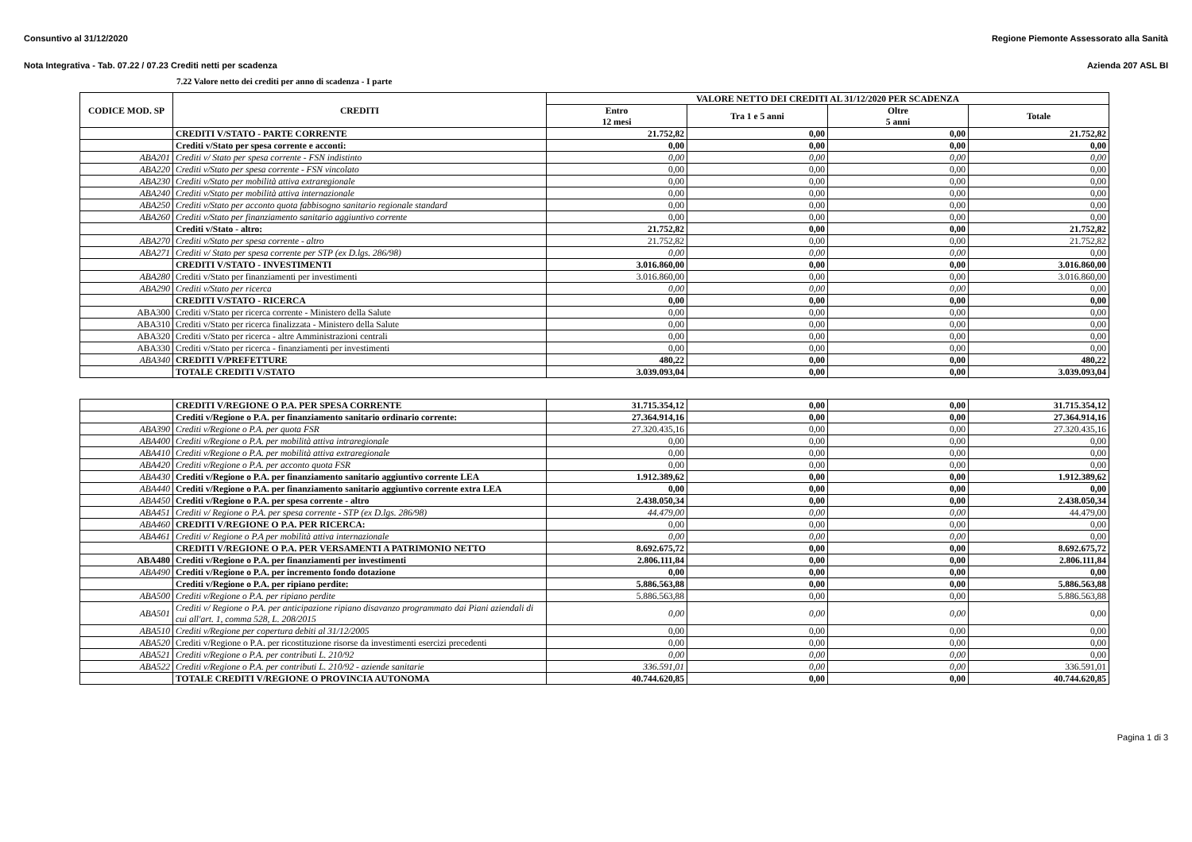Consuntivo al 31/12/2020 Regione Piemonte Assessorato alla Sanità
Nota Integrativa - Tab. 07.22 / 07.23 Crediti netti per scadenza Azienda 207 ASL BI
7.22 Valore netto dei crediti per anno di scadenza - I parte
| CODICE MOD. SP | CREDITI | VALORE NETTO DEI CREDITI AL 31/12/2020 PER SCADENZA | | | |
| --- | --- | --- | --- | --- | --- |
| | | Entro 12 mesi | Tra 1 e 5 anni | Oltre 5 anni | Totale |
| | CREDITI V/STATO - PARTE CORRENTE | 21.752,82 | 0,00 | 0,00 | 21.752,82 |
| | Crediti v/Stato per spesa corrente e acconti: | 0,00 | 0,00 | 0,00 | 0,00 |
| ABA201 | Crediti v/ Stato per spesa corrente - FSN indistinto | 0,00 | 0,00 | 0,00 | 0,00 |
| ABA220 | Crediti v/Stato per spesa corrente - FSN vincolato | 0,00 | 0,00 | 0,00 | 0,00 |
| ABA230 | Crediti v/Stato per mobilità attiva extraregionale | 0,00 | 0,00 | 0,00 | 0,00 |
| ABA240 | Crediti v/Stato per mobilità attiva internazionale | 0,00 | 0,00 | 0,00 | 0,00 |
| ABA250 | Crediti v/Stato per acconto quota fabbisogno sanitario regionale standard | 0,00 | 0,00 | 0,00 | 0,00 |
| ABA260 | Crediti v/Stato per finanziamento sanitario aggiuntivo corrente | 0,00 | 0,00 | 0,00 | 0,00 |
| | Crediti v/Stato - altro: | 21.752,82 | 0,00 | 0,00 | 21.752,82 |
| ABA270 | Crediti v/Stato per spesa corrente - altro | 21.752,82 | 0,00 | 0,00 | 21.752,82 |
| ABA271 | Crediti v/ Stato per spesa corrente per STP (ex D.lgs. 286/98) | 0,00 | 0,00 | 0,00 | 0,00 |
| | CREDITI V/STATO - INVESTIMENTI | 3.016.860,00 | 0,00 | 0,00 | 3.016.860,00 |
| ABA280 | Crediti v/Stato per finanziamenti per investimenti | 3.016.860,00 | 0,00 | 0,00 | 3.016.860,00 |
| ABA290 | Crediti v/Stato per ricerca | 0,00 | 0,00 | 0,00 | 0,00 |
| | CREDITI V/STATO - RICERCA | 0,00 | 0,00 | 0,00 | 0,00 |
| ABA300 | Crediti v/Stato per ricerca corrente - Ministero della Salute | 0,00 | 0,00 | 0,00 | 0,00 |
| ABA310 | Crediti v/Stato per ricerca finalizzata - Ministero della Salute | 0,00 | 0,00 | 0,00 | 0,00 |
| ABA320 | Crediti v/Stato per ricerca - altre Amministrazioni centrali | 0,00 | 0,00 | 0,00 | 0,00 |
| ABA330 | Crediti v/Stato per ricerca - finanziamenti per investimenti | 0,00 | 0,00 | 0,00 | 0,00 |
| ABA340 | CREDITI V/PREFETTURE | 480,22 | 0,00 | 0,00 | 480,22 |
| | TOTALE CREDITI V/STATO | 3.039.093,04 | 0,00 | 0,00 | 3.039.093,04 |
| | CREDITI V/REGIONE O P.A. PER SPESA CORRENTE | 31.715.354,12 | 0,00 | 0,00 | 31.715.354,12 |
| | Crediti v/Regione o P.A. per finanziamento sanitario ordinario corrente: | 27.364.914,16 | 0,00 | 0,00 | 27.364.914,16 |
| ABA390 | Crediti v/Regione o P.A. per quota FSR | 27.320.435,16 | 0,00 | 0,00 | 27.320.435,16 |
| ABA400 | Crediti v/Regione o P.A. per mobilità attiva intraregionale | 0,00 | 0,00 | 0,00 | 0,00 |
| ABA410 | Crediti v/Regione o P.A. per mobilità attiva extraregionale | 0,00 | 0,00 | 0,00 | 0,00 |
| ABA420 | Crediti v/Regione o P.A. per acconto quota FSR | 0,00 | 0,00 | 0,00 | 0,00 |
| ABA430 | Crediti v/Regione o P.A. per finanziamento sanitario aggiuntivo corrente LEA | 1.912.389,62 | 0,00 | 0,00 | 1.912.389,62 |
| ABA440 | Crediti v/Regione o P.A. per finanziamento sanitario aggiuntivo corrente extra LEA | 0,00 | 0,00 | 0,00 | 0,00 |
| ABA450 | Crediti v/Regione o P.A. per spesa corrente - altro | 2.438.050,34 | 0,00 | 0,00 | 2.438.050,34 |
| ABA451 | Crediti v/ Regione o P.A. per spesa corrente - STP (ex D.lgs. 286/98) | 44.479,00 | 0,00 | 0,00 | 44.479,00 |
| ABA460 | CREDITI V/REGIONE O P.A. PER RICERCA: | 0,00 | 0,00 | 0,00 | 0,00 |
| ABA461 | Crediti v/ Regione o P.A per mobilità attiva internazionale | 0,00 | 0,00 | 0,00 | 0,00 |
| | CREDITI V/REGIONE O P.A. PER VERSAMENTI A PATRIMONIO NETTO | 8.692.675,72 | 0,00 | 0,00 | 8.692.675,72 |
| ABA480 | Crediti v/Regione o P.A. per finanziamenti per investimenti | 2.806.111,84 | 0,00 | 0,00 | 2.806.111,84 |
| ABA490 | Crediti v/Regione o P.A. per incremento fondo dotazione | 0,00 | 0,00 | 0,00 | 0,00 |
| | Crediti v/Regione o P.A. per ripiano perdite: | 5.886.563,88 | 0,00 | 0,00 | 5.886.563,88 |
| ABA500 | Crediti v/Regione o P.A. per ripiano perdite | 5.886.563,88 | 0,00 | 0,00 | 5.886.563,88 |
| ABA501 | Crediti v/ Regione o P.A. per anticipazione ripiano disavanzo programmato dai Piani aziendali di cui all'art. 1, comma 528, L. 208/2015 | 0,00 | 0,00 | 0,00 | 0,00 |
| ABA510 | Crediti v/Regione per copertura debiti al 31/12/2005 | 0,00 | 0,00 | 0,00 | 0,00 |
| ABA520 | Crediti v/Regione o P.A. per ricostituzione risorse da investimenti esercizi precedenti | 0,00 | 0,00 | 0,00 | 0,00 |
| ABA521 | Crediti v/Regione o P.A. per contributi L. 210/92 | 0,00 | 0,00 | 0,00 | 0,00 |
| ABA522 | Crediti v/Regione o P.A. per contributi L. 210/92 - aziende sanitarie | 336.591,01 | 0,00 | 0,00 | 336.591,01 |
| | TOTALE CREDITI V/REGIONE O PROVINCIA AUTONOMA | 40.744.620,85 | 0,00 | 0,00 | 40.744.620,85 |
Pagina 1 di 3